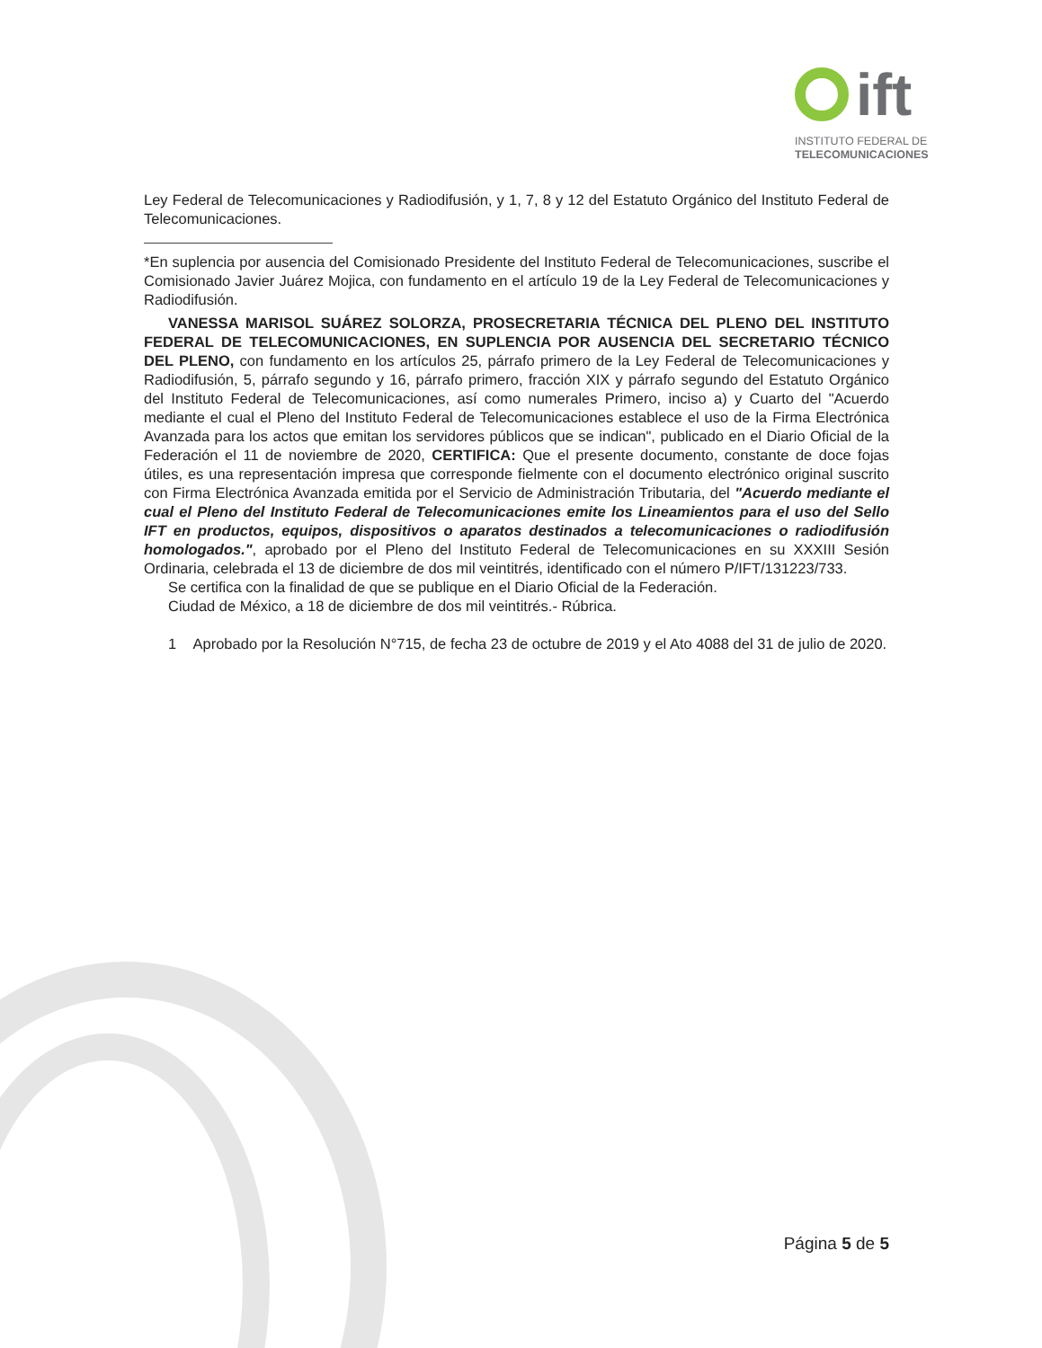ift
INSTITUTO FEDERAL DE
TELECOMUNICACIONES
Ley Federal de Telecomunicaciones y Radiodifusión, y 1, 7, 8 y 12 del Estatuto Orgánico del Instituto Federal de Telecomunicaciones.
*En suplencia por ausencia del Comisionado Presidente del Instituto Federal de Telecomunicaciones, suscribe el Comisionado Javier Juárez Mojica, con fundamento en el artículo 19 de la Ley Federal de Telecomunicaciones y Radiodifusión.
VANESSA MARISOL SUÁREZ SOLORZA, PROSECRETARIA TÉCNICA DEL PLENO DEL INSTITUTO FEDERAL DE TELECOMUNICACIONES, EN SUPLENCIA POR AUSENCIA DEL SECRETARIO TÉCNICO DEL PLENO, con fundamento en los artículos 25, párrafo primero de la Ley Federal de Telecomunicaciones y Radiodifusión, 5, párrafo segundo y 16, párrafo primero, fracción XIX y párrafo segundo del Estatuto Orgánico del Instituto Federal de Telecomunicaciones, así como numerales Primero, inciso a) y Cuarto del "Acuerdo mediante el cual el Pleno del Instituto Federal de Telecomunicaciones establece el uso de la Firma Electrónica Avanzada para los actos que emitan los servidores públicos que se indican", publicado en el Diario Oficial de la Federación el 11 de noviembre de 2020, CERTIFICA: Que el presente documento, constante de doce fojas útiles, es una representación impresa que corresponde fielmente con el documento electrónico original suscrito con Firma Electrónica Avanzada emitida por el Servicio de Administración Tributaria, del "Acuerdo mediante el cual el Pleno del Instituto Federal de Telecomunicaciones emite los Lineamientos para el uso del Sello IFT en productos, equipos, dispositivos o aparatos destinados a telecomunicaciones o radiodifusión homologados.", aprobado por el Pleno del Instituto Federal de Telecomunicaciones en su XXXIII Sesión Ordinaria, celebrada el 13 de diciembre de dos mil veintitrés, identificado con el número P/IFT/131223/733.
Se certifica con la finalidad de que se publique en el Diario Oficial de la Federación.
Ciudad de México, a 18 de diciembre de dos mil veintitrés.- Rúbrica.
1 Aprobado por la Resolución N°715, de fecha 23 de octubre de 2019 y el Ato 4088 del 31 de julio de 2020.
Página 5 de 5